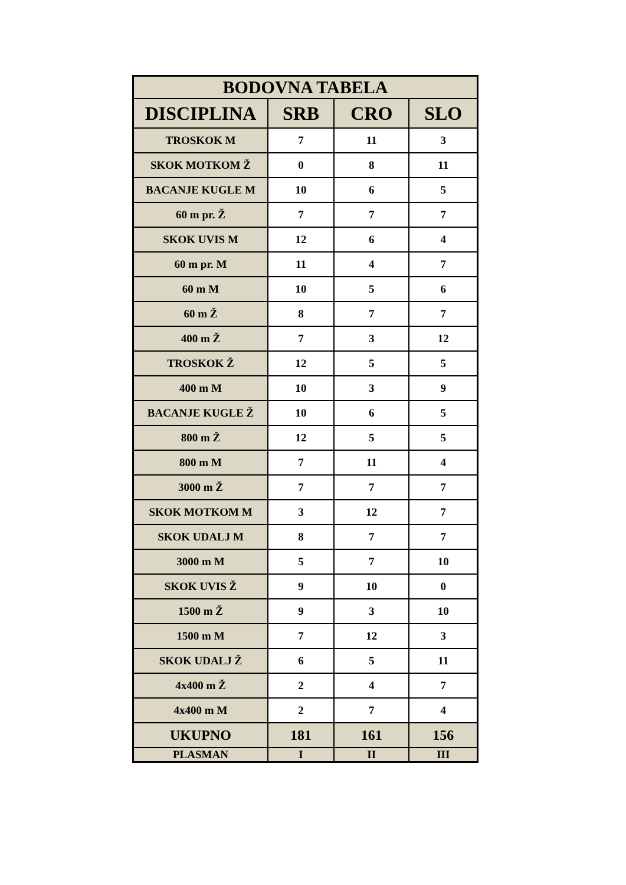| BODOVNA TABELA | | | |
| --- | --- | --- | --- |
| DISCIPLINA | SRB | CRO | SLO |
| TROSKOK M | 7 | 11 | 3 |
| SKOK MOTKOM Ž | 0 | 8 | 11 |
| BACANJE KUGLE M | 10 | 6 | 5 |
| 60 m pr. Ž | 7 | 7 | 7 |
| SKOK UVIS M | 12 | 6 | 4 |
| 60 m pr. M | 11 | 4 | 7 |
| 60 m M | 10 | 5 | 6 |
| 60 m Ž | 8 | 7 | 7 |
| 400 m Ž | 7 | 3 | 12 |
| TROSKOK Ž | 12 | 5 | 5 |
| 400 m M | 10 | 3 | 9 |
| BACANJE KUGLE Ž | 10 | 6 | 5 |
| 800 m Ž | 12 | 5 | 5 |
| 800 m M | 7 | 11 | 4 |
| 3000 m Ž | 7 | 7 | 7 |
| SKOK MOTKOM M | 3 | 12 | 7 |
| SKOK UDALJ M | 8 | 7 | 7 |
| 3000 m M | 5 | 7 | 10 |
| SKOK UVIS Ž | 9 | 10 | 0 |
| 1500 m Ž | 9 | 3 | 10 |
| 1500 m M | 7 | 12 | 3 |
| SKOK UDALJ Ž | 6 | 5 | 11 |
| 4x400 m Ž | 2 | 4 | 7 |
| 4x400 m M | 2 | 7 | 4 |
| UKUPNO | 181 | 161 | 156 |
| PLASMAN | I | II | III |